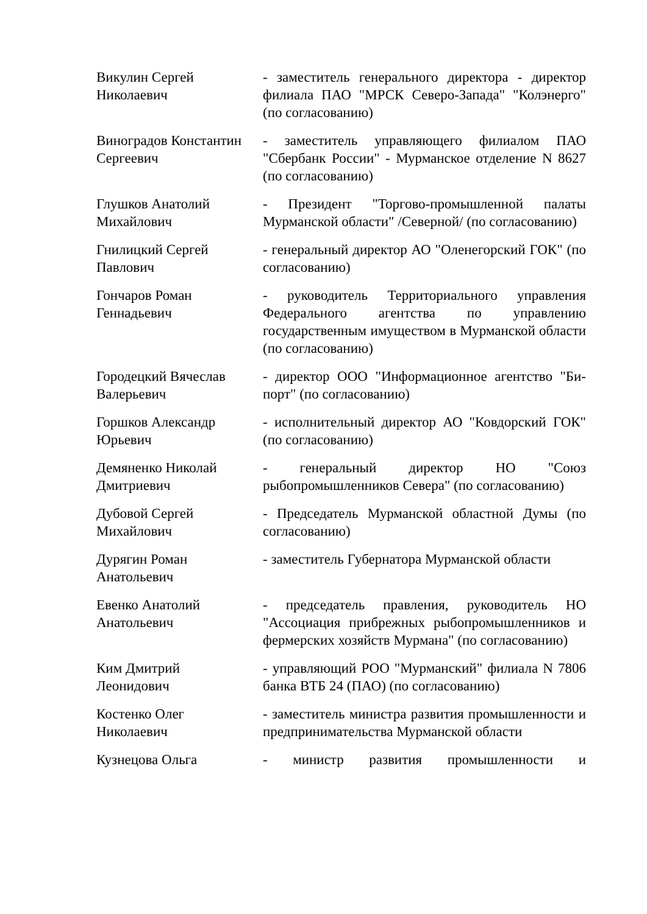| Викулин Сергей Николаевич | - заместитель генерального директора - директор филиала ПАО "МРСК Северо-Запада" "Колэнерго" (по согласованию) |
| Виноградов Константин Сергеевич | - заместитель управляющего филиалом ПАО "Сбербанк России" - Мурманское отделение N 8627 (по согласованию) |
| Глушков Анатолий Михайлович | - Президент "Торгово-промышленной палаты Мурманской области" /Северной/ (по согласованию) |
| Гнилицкий Сергей Павлович | - генеральный директор АО "Оленегорский ГОК" (по согласованию) |
| Гончаров Роман Геннадьевич | - руководитель Территориального управления Федерального агентства по управлению государственным имуществом в Мурманской области (по согласованию) |
| Городецкий Вячеслав Валерьевич | - директор ООО "Информационное агентство "Би-порт" (по согласованию) |
| Горшков Александр Юрьевич | - исполнительный директор АО "Ковдорский ГОК" (по согласованию) |
| Демяненко Николай Дмитриевич | - генеральный директор НО "Союз рыбопромышленников Севера" (по согласованию) |
| Дубовой Сергей Михайлович | - Председатель Мурманской областной Думы (по согласованию) |
| Дурягин Роман Анатольевич | - заместитель Губернатора Мурманской области |
| Евенко Анатолий Анатольевич | - председатель правления, руководитель НО "Ассоциация прибрежных рыбопромышленников и фермерских хозяйств Мурмана" (по согласованию) |
| Ким Дмитрий Леонидович | - управляющий РОО "Мурманский" филиала N 7806 банка ВТБ 24 (ПАО) (по согласованию) |
| Костенко Олег Николаевич | - заместитель министра развития промышленности и предпринимательства Мурманской области |
| Кузнецова Ольга | - министр развития промышленности и |